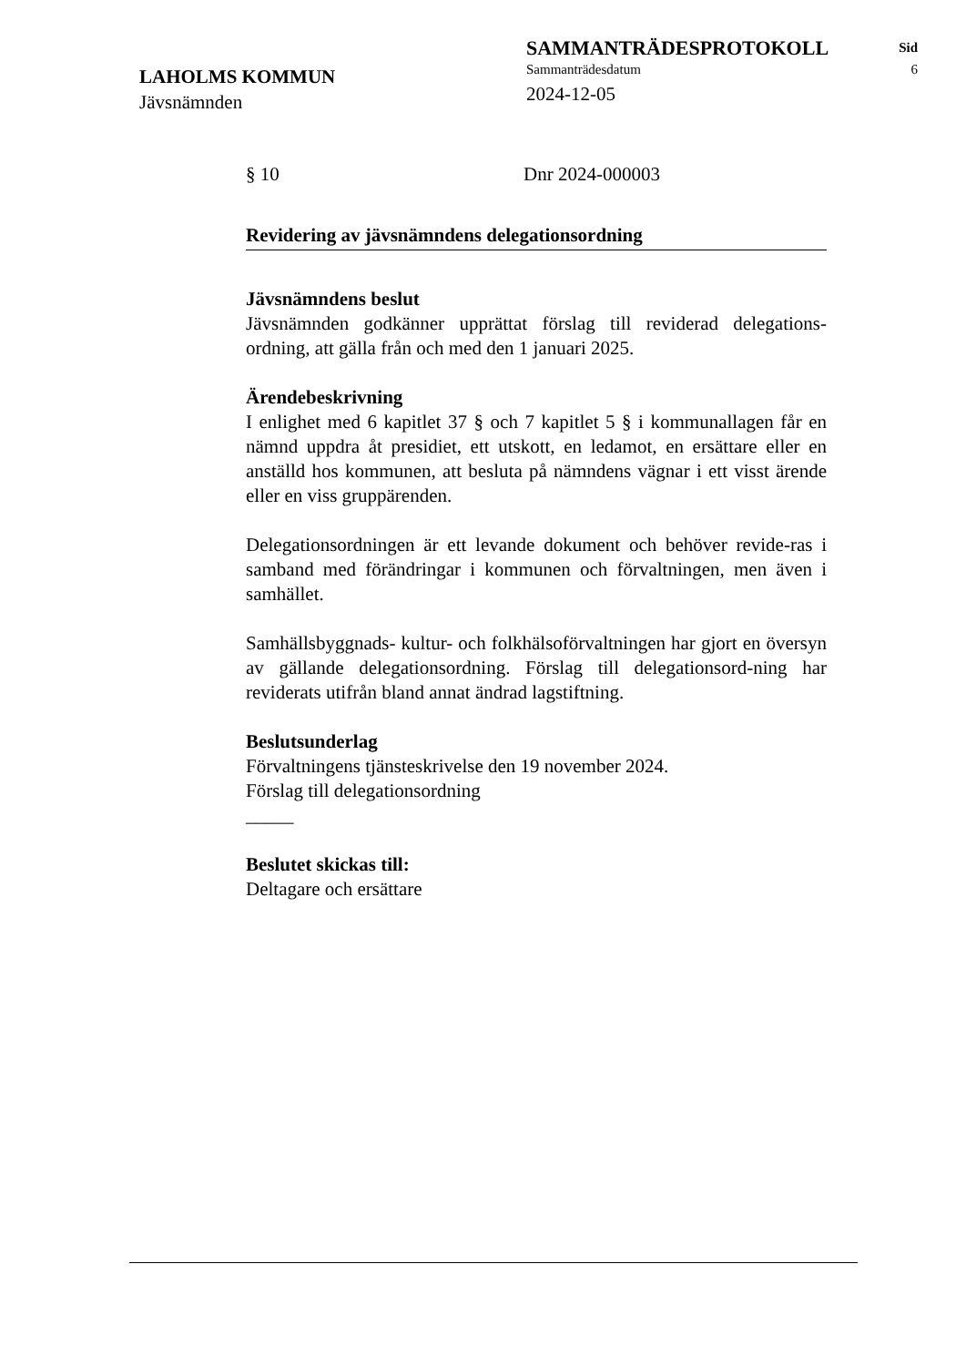LAHOLMS KOMMUN
Jävsnämnden
SAMMANTRÄDESPROTOKOLL
Sammanträdesdatum
2024-12-05
Sid
6
§ 10 Dnr 2024-000003
Revidering av jävsnämndens delegationsordning
Jävsnämndens beslut
Jävsnämnden godkänner upprättat förslag till reviderad delegations-ordning, att gälla från och med den 1 januari 2025.
Ärendebeskrivning
I enlighet med 6 kapitlet 37 § och 7 kapitlet 5 § i kommunallagen får en nämnd uppdra åt presidiet, ett utskott, en ledamot, en ersättare eller en anställd hos kommunen, att besluta på nämndens vägnar i ett visst ärende eller en viss gruppärenden.
Delegationsordningen är ett levande dokument och behöver revide-ras i samband med förändringar i kommunen och förvaltningen, men även i samhället.
Samhällsbyggnads- kultur- och folkhälsoförvaltningen har gjort en översyn av gällande delegationsordning. Förslag till delegationsord-ning har reviderats utifrån bland annat ändrad lagstiftning.
Beslutsunderlag
Förvaltningens tjänsteskrivelse den 19 november 2024.
Förslag till delegationsordning
_____
Beslutet skickas till:
Deltagare och ersättare